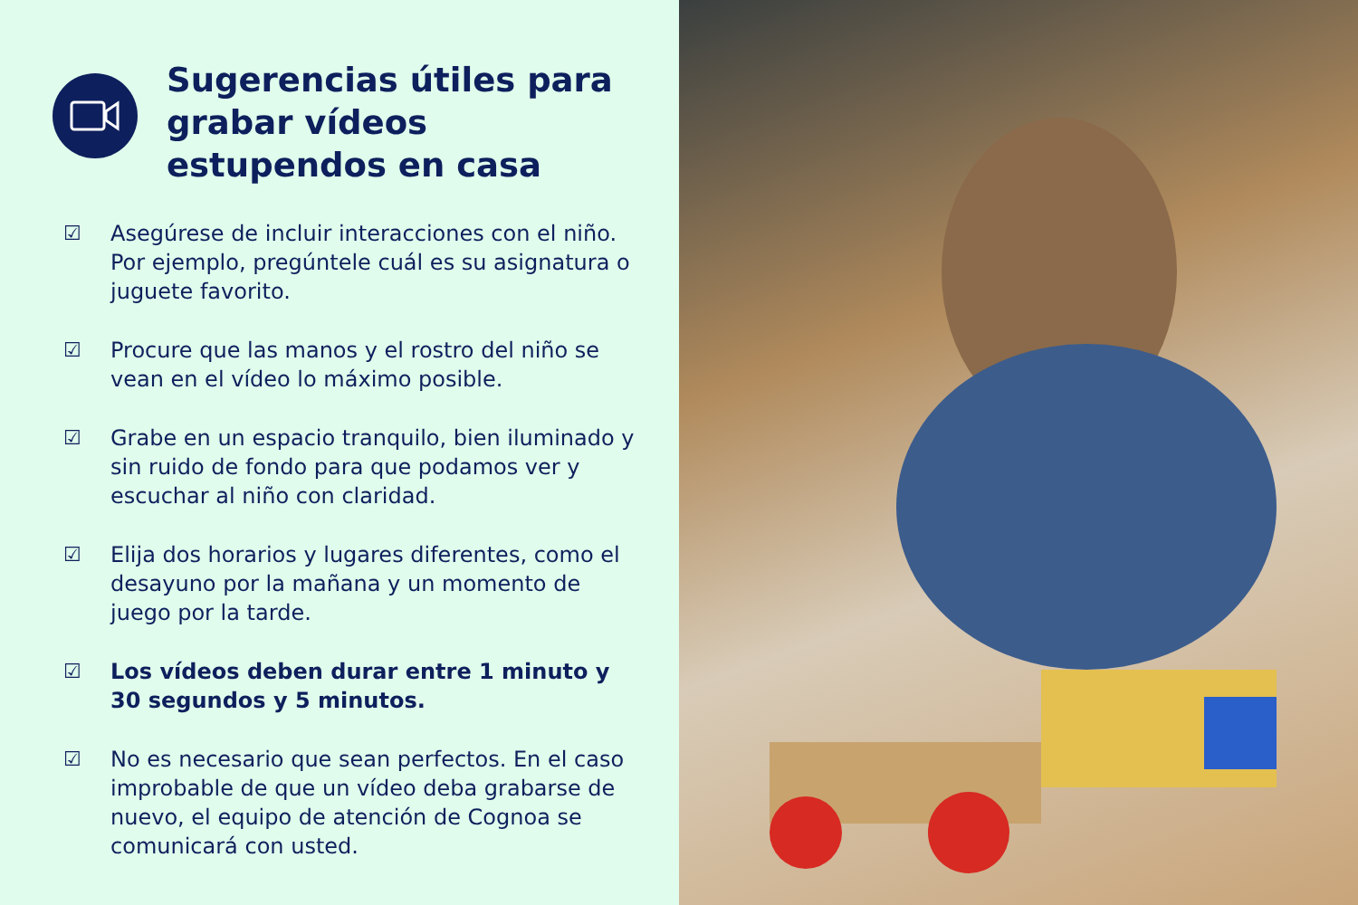Sugerencias útiles para grabar vídeos estupendos en casa
☑ Asegúrese de incluir interacciones con el niño. Por ejemplo, pregúntele cuál es su asignatura o juguete favorito.
☑ Procure que las manos y el rostro del niño se vean en el vídeo lo máximo posible.
☑ Grabe en un espacio tranquilo, bien iluminado y sin ruido de fondo para que podamos ver y escuchar al niño con claridad.
☑ Elija dos horarios y lugares diferentes, como el desayuno por la mañana y un momento de juego por la tarde.
☑ Los vídeos deben durar entre 1 minuto y 30 segundos y 5 minutos.
☑ No es necesario que sean perfectos. En el caso improbable de que un vídeo deba grabarse de nuevo, el equipo de atención de Cognoa se comunicará con usted.